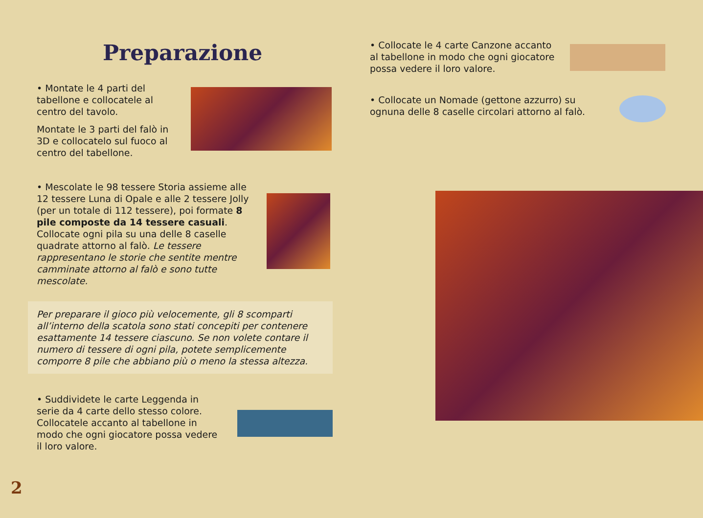Preparazione
• Montate le 4 parti del tabellone e collocatele al centro del tavolo.
Montate le 3 parti del falò in 3D e collocatelo sul fuoco al centro del tabellone.
• Mescolate le 98 tessere Storia assieme alle 12 tessere Luna di Opale e alle 2 tessere Jolly (per un totale di 112 tessere), poi formate 8 pile composte da 14 tessere casuali. Collocate ogni pila su una delle 8 caselle quadrate attorno al falò. Le tessere rappresentano le storie che sentite mentre camminate attorno al falò e sono tutte mescolate.
Per preparare il gioco più velocemente, gli 8 scomparti all’interno della scatola sono stati concepiti per contenere esattamente 14 tessere ciascuno. Se non volete contare il numero di tessere di ogni pila, potete semplicemente comporre 8 pile che abbiano più o meno la stessa altezza.
• Suddividete le carte Leggenda in serie da 4 carte dello stesso colore. Collocatele accanto al tabellone in modo che ogni giocatore possa vedere il loro valore.
• Collocate le 4 carte Canzone accanto al tabellone in modo che ogni giocatore possa vedere il loro valore.
• Collocate un Nomade (gettone azzurro) su ognuna delle 8 caselle circolari attorno al falò.
2